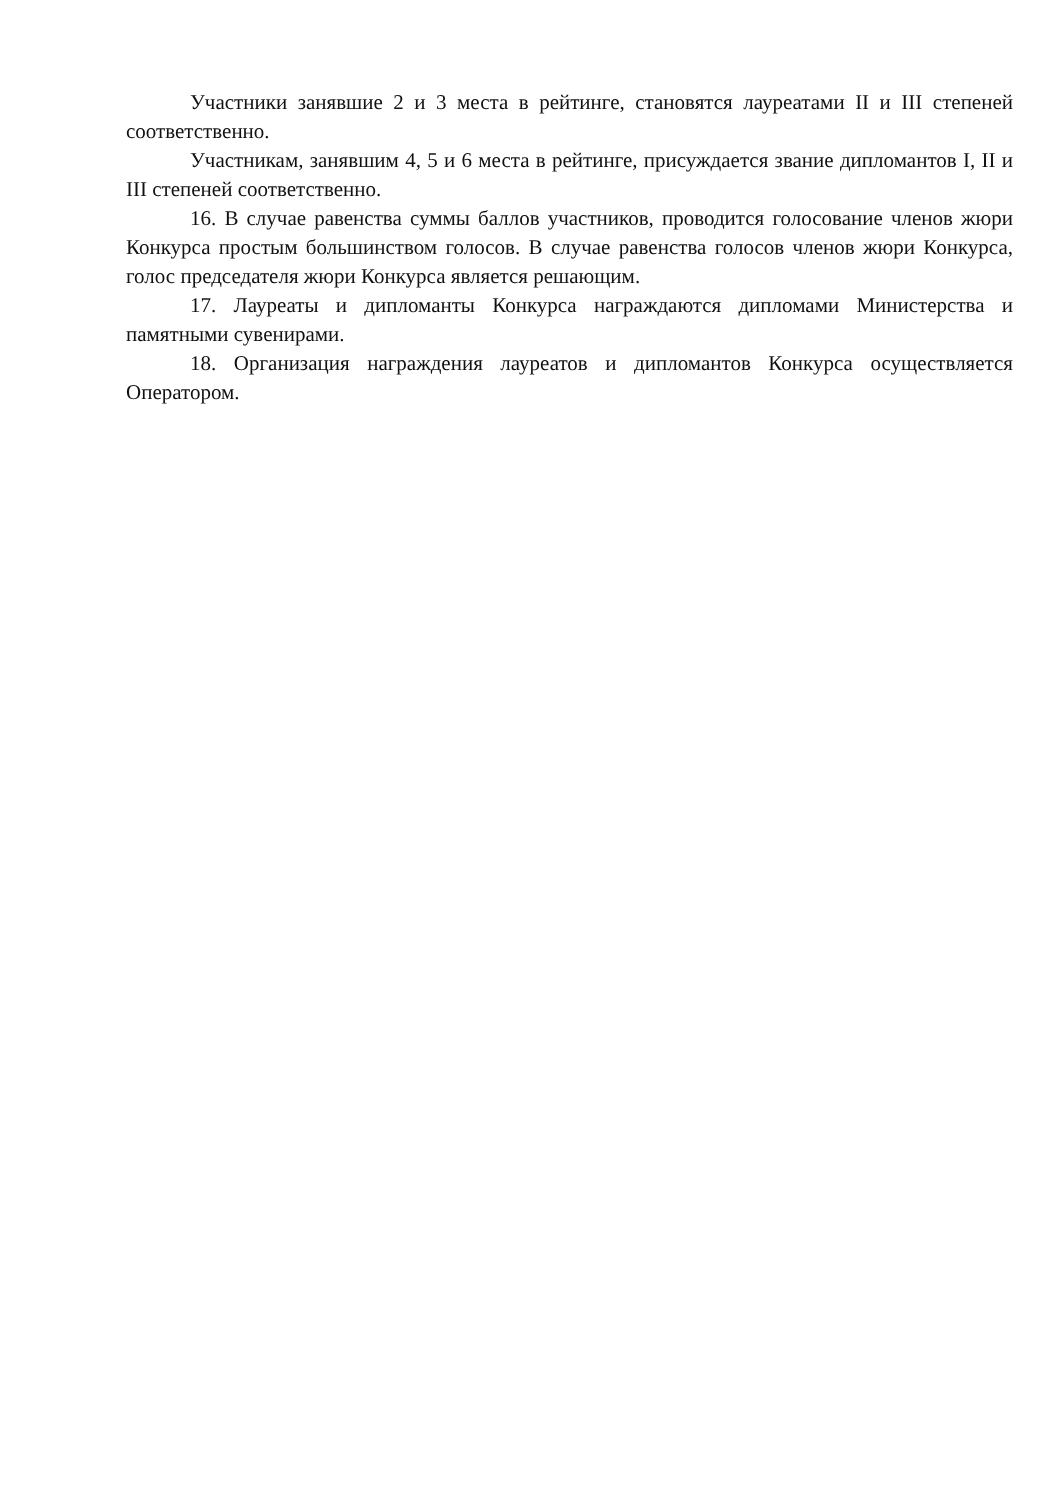Участники занявшие 2 и 3 места в рейтинге, становятся лауреатами II и III степеней соответственно.
Участникам, занявшим 4, 5 и 6 места в рейтинге, присуждается звание дипломантов I, II и III степеней соответственно.
16. В случае равенства суммы баллов участников, проводится голосование членов жюри Конкурса простым большинством голосов. В случае равенства голосов членов жюри Конкурса, голос председателя жюри Конкурса является решающим.
17. Лауреаты и дипломанты Конкурса награждаются дипломами Министерства и памятными сувенирами.
18. Организация награждения лауреатов и дипломантов Конкурса осуществляется Оператором.